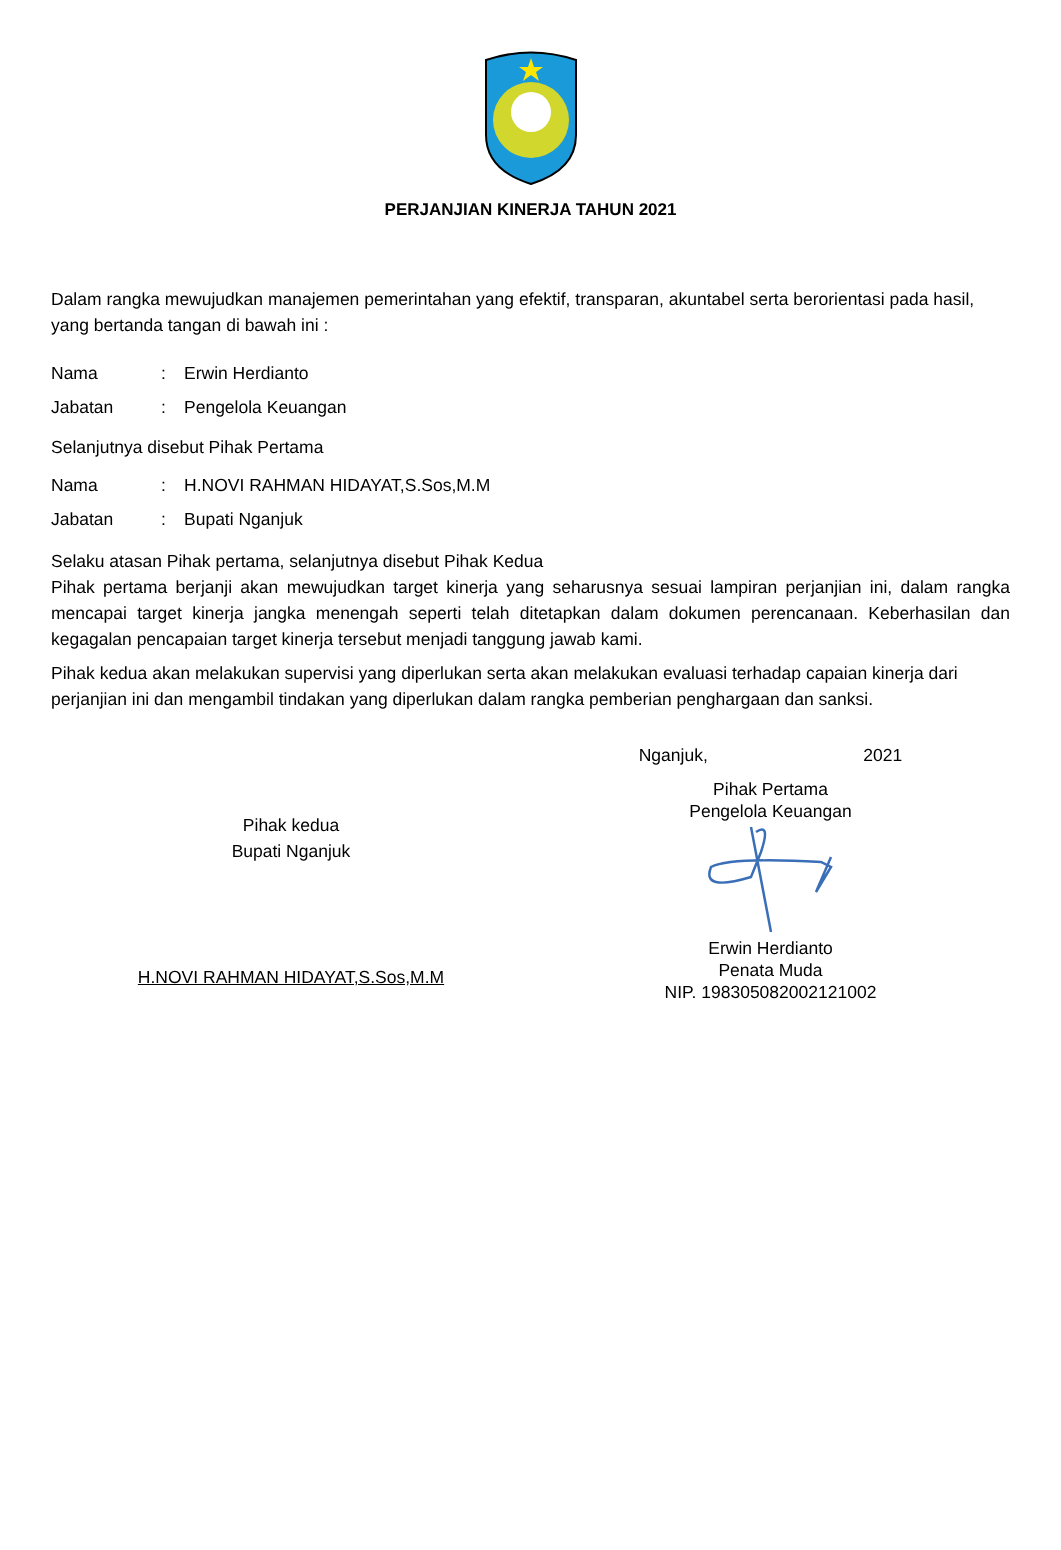PERJANJIAN KINERJA TAHUN 2021
Dalam rangka mewujudkan manajemen pemerintahan yang efektif, transparan, akuntabel serta berorientasi pada hasil, yang bertanda tangan di bawah ini :
Nama: Erwin Herdianto
Jabatan: Pengelola Keuangan
Selanjutnya disebut Pihak Pertama
Nama: H.NOVI RAHMAN HIDAYAT,S.Sos,M.M
Jabatan: Bupati Nganjuk
Selaku atasan Pihak pertama, selanjutnya disebut Pihak Kedua
Pihak pertama berjanji akan mewujudkan target kinerja yang seharusnya sesuai lampiran perjanjian ini, dalam rangka mencapai target kinerja jangka menengah seperti telah ditetapkan dalam dokumen perencanaan. Keberhasilan dan kegagalan pencapaian target kinerja tersebut menjadi tanggung jawab kami.
Pihak kedua akan melakukan supervisi yang diperlukan serta akan melakukan evaluasi terhadap capaian kinerja dari perjanjian ini dan mengambil tindakan yang diperlukan dalam rangka pemberian penghargaan dan sanksi.
Pihak kedua
Bupati Nganjuk
H.NOVI RAHMAN HIDAYAT,S.Sos,M.M
Nganjuk, 2021
Pihak Pertama
Pengelola Keuangan
Erwin Herdianto
Penata Muda
NIP. 198305082002121002